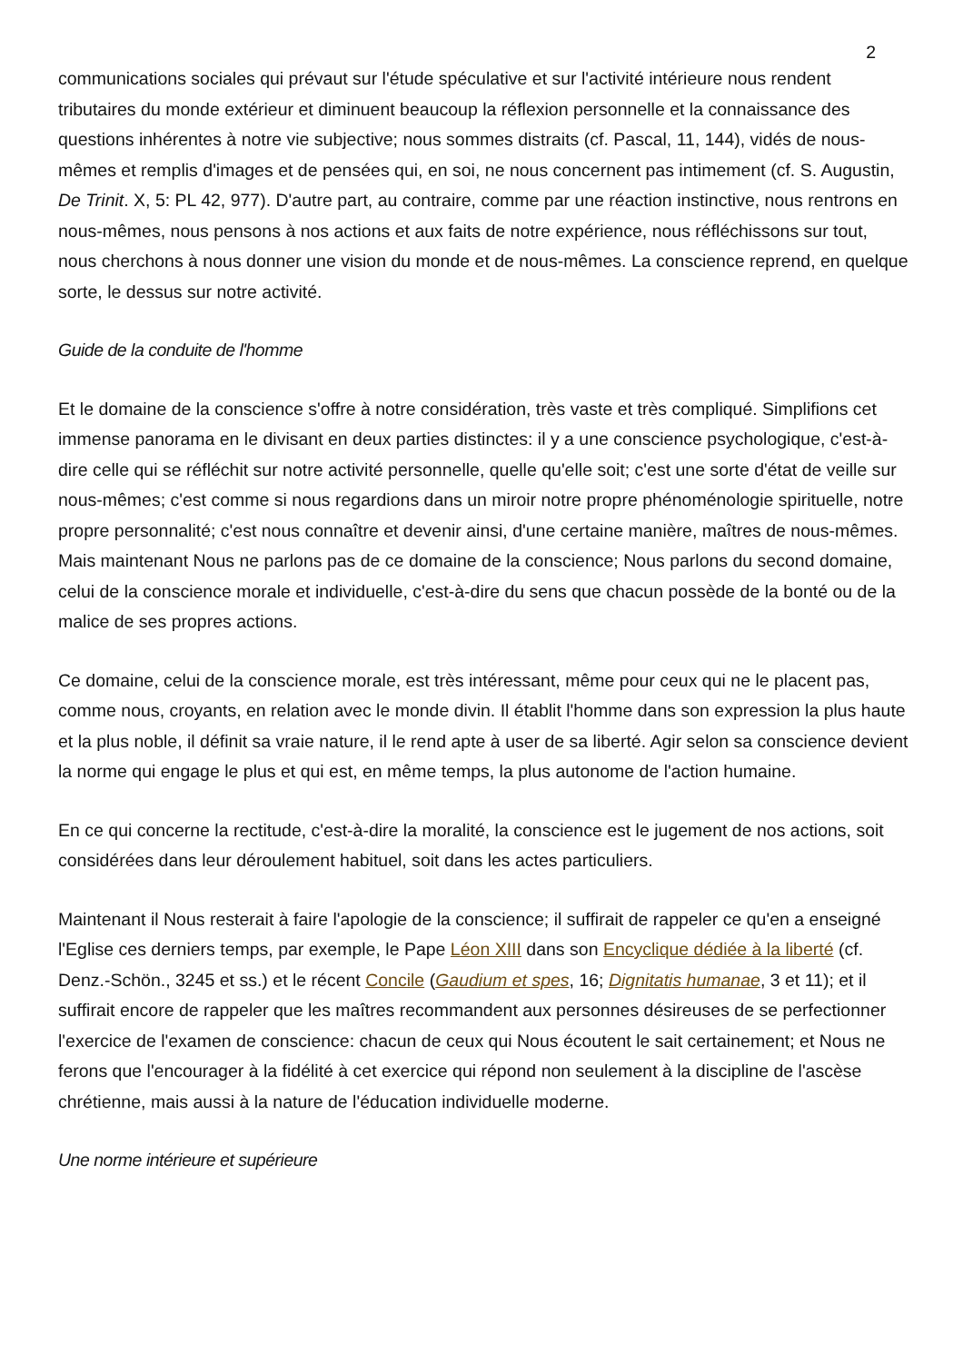2
communications sociales qui prévaut sur l'étude spéculative et sur l'activité intérieure nous rendent tributaires du monde extérieur et diminuent beaucoup la réflexion personnelle et la connaissance des questions inhérentes à notre vie subjective; nous sommes distraits (cf. Pascal, 11, 144), vidés de nous-mêmes et remplis d'images et de pensées qui, en soi, ne nous concernent pas intimement (cf. S. Augustin, De Trinit. X, 5: PL 42, 977). D'autre part, au contraire, comme par une réaction instinctive, nous rentrons en nous-mêmes, nous pensons à nos actions et aux faits de notre expérience, nous réfléchissons sur tout, nous cherchons à nous donner une vision du monde et de nous-mêmes. La conscience reprend, en quelque sorte, le dessus sur notre activité.
Guide de la conduite de l'homme
Et le domaine de la conscience s'offre à notre considération, très vaste et très compliqué. Simplifions cet immense panorama en le divisant en deux parties distinctes: il y a une conscience psychologique, c'est-à-dire celle qui se réfléchit sur notre activité personnelle, quelle qu'elle soit; c'est une sorte d'état de veille sur nous-mêmes; c'est comme si nous regardions dans un miroir notre propre phénoménologie spirituelle, notre propre personnalité; c'est nous connaître et devenir ainsi, d'une certaine manière, maîtres de nous-mêmes. Mais maintenant Nous ne parlons pas de ce domaine de la conscience; Nous parlons du second domaine, celui de la conscience morale et individuelle, c'est-à-dire du sens que chacun possède de la bonté ou de la malice de ses propres actions.
Ce domaine, celui de la conscience morale, est très intéressant, même pour ceux qui ne le placent pas, comme nous, croyants, en relation avec le monde divin. Il établit l'homme dans son expression la plus haute et la plus noble, il définit sa vraie nature, il le rend apte à user de sa liberté. Agir selon sa conscience devient la norme qui engage le plus et qui est, en même temps, la plus autonome de l'action humaine.
En ce qui concerne la rectitude, c'est-à-dire la moralité, la conscience est le jugement de nos actions, soit considérées dans leur déroulement habituel, soit dans les actes particuliers.
Maintenant il Nous resterait à faire l'apologie de la conscience; il suffirait de rappeler ce qu'en a enseigné l'Eglise ces derniers temps, par exemple, le Pape Léon XIII dans son Encyclique dédiée à la liberté (cf. Denz.-Schön., 3245 et ss.) et le récent Concile (Gaudium et spes, 16; Dignitatis humanae, 3 et 11); et il suffirait encore de rappeler que les maîtres recommandent aux personnes désireuses de se perfectionner l'exercice de l'examen de conscience: chacun de ceux qui Nous écoutent le sait certainement; et Nous ne ferons que l'encourager à la fidélité à cet exercice qui répond non seulement à la discipline de l'ascèse chrétienne, mais aussi à la nature de l'éducation individuelle moderne.
Une norme intérieure et supérieure